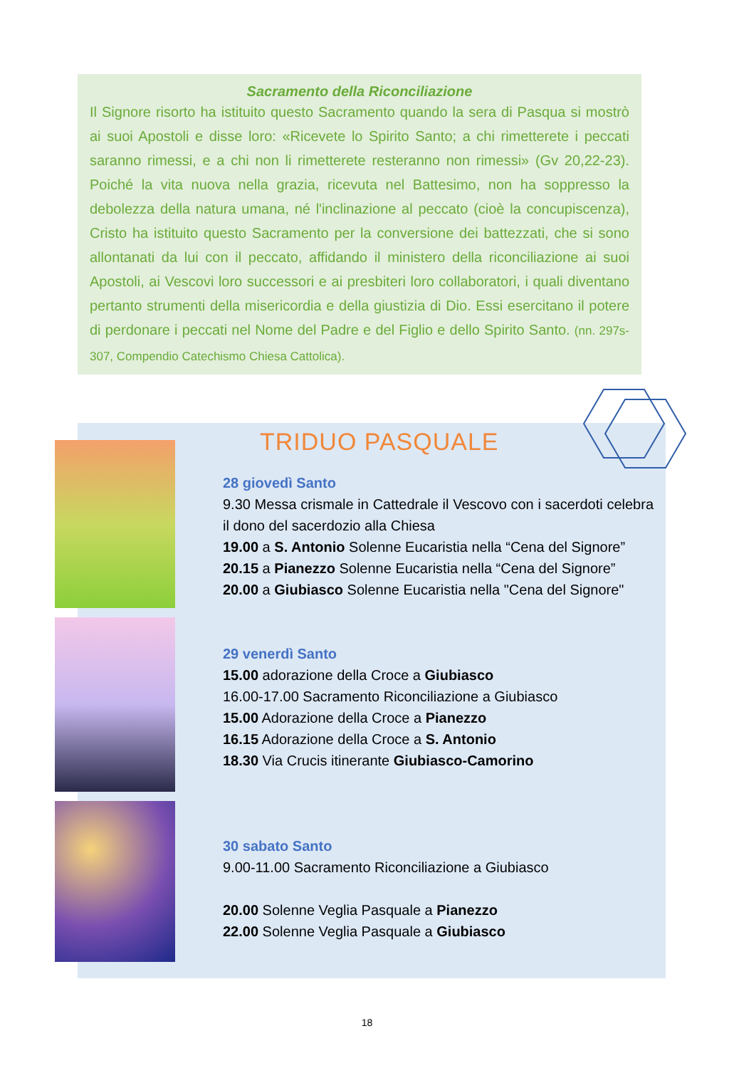Sacramento della Riconciliazione
Il Signore risorto ha istituito questo Sacramento quando la sera di Pasqua si mostrò ai suoi Apostoli e disse loro: «Ricevete lo Spirito Santo; a chi rimetterete i peccati saranno rimessi, e a chi non li rimetterete resteranno non rimessi» (Gv 20,22-23). Poiché la vita nuova nella grazia, ricevuta nel Battesimo, non ha soppresso la debolezza della natura umana, né l'inclinazione al peccato (cioè la concupiscenza), Cristo ha istituito questo Sacramento per la conversione dei battezzati, che si sono allontanati da lui con il peccato, affidando il ministero della riconciliazione ai suoi Apostoli, ai Vescovi loro successori e ai presbiteri loro collaboratori, i quali diventano pertanto strumenti della misericordia e della giustizia di Dio. Essi esercitano il potere di perdonare i peccati nel Nome del Padre e del Figlio e dello Spirito Santo. (nn. 297s-307, Compendio Catechismo Chiesa Cattolica).
TRIDUO PASQUALE
28 giovedì Santo
9.30 Messa crismale in Cattedrale il Vescovo con i sacerdoti celebra il dono del sacerdozio alla Chiesa
19.00 a S. Antonio Solenne Eucaristia nella “Cena del Signore”
20.15 a Pianezzo Solenne Eucaristia nella “Cena del Signore”
20.00 a Giubiasco Solenne Eucaristia nella "Cena del Signore"
29 venerdì Santo
15.00 adorazione della Croce a Giubiasco
16.00-17.00 Sacramento Riconciliazione a Giubiasco
15.00 Adorazione della Croce a Pianezzo
16.15 Adorazione della Croce a S. Antonio
18.30 Via Crucis itinerante Giubiasco-Camorino
30 sabato Santo
9.00-11.00 Sacramento Riconciliazione a Giubiasco
20.00 Solenne Veglia Pasquale a Pianezzo
22.00 Solenne Veglia Pasquale a Giubiasco
18